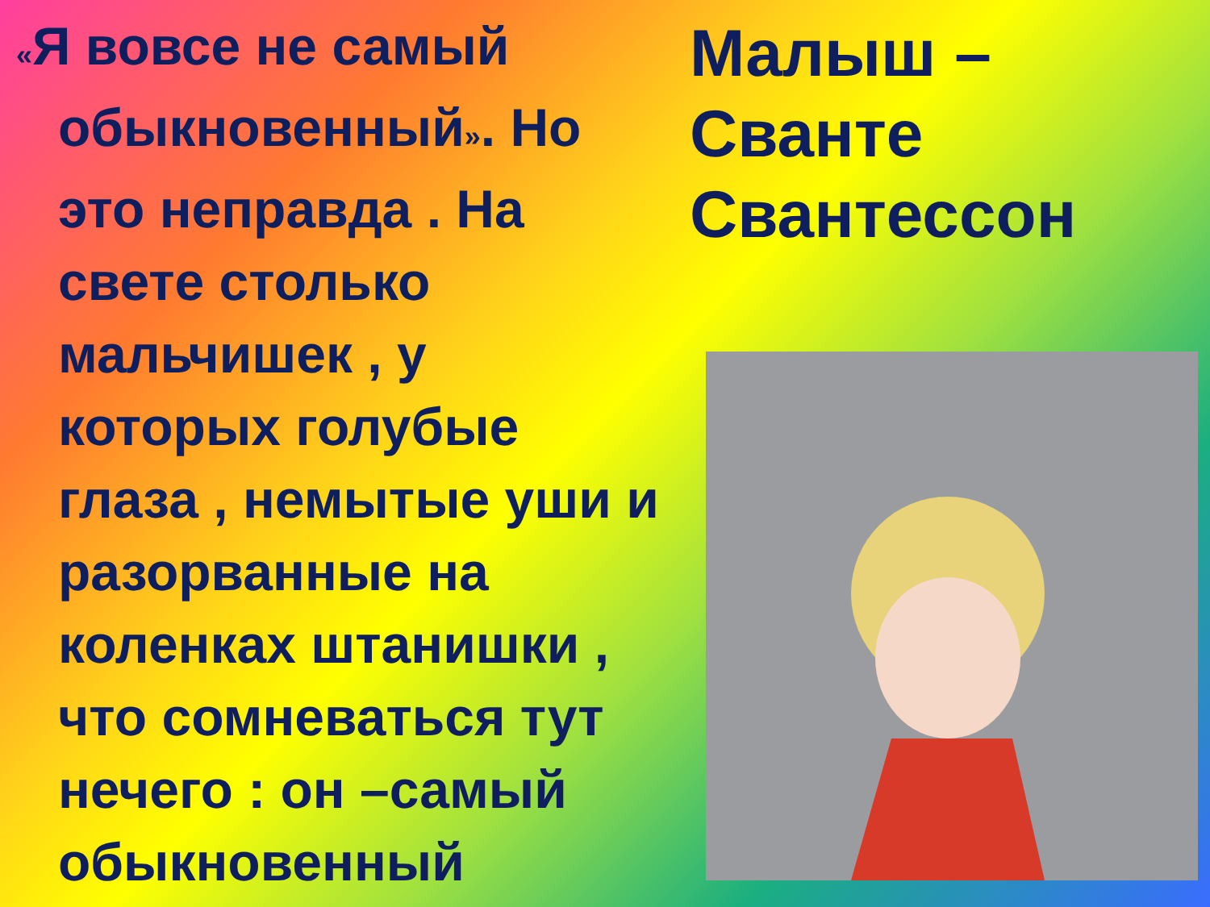«Я вовсе не самый обыкновенный». Но это неправда . На свете столько мальчишек , у которых голубые глаза , немытые уши и разорванные на коленках штанишки , что сомневаться тут нечего : он –самый обыкновенный
Малыш – Сванте Свантессон